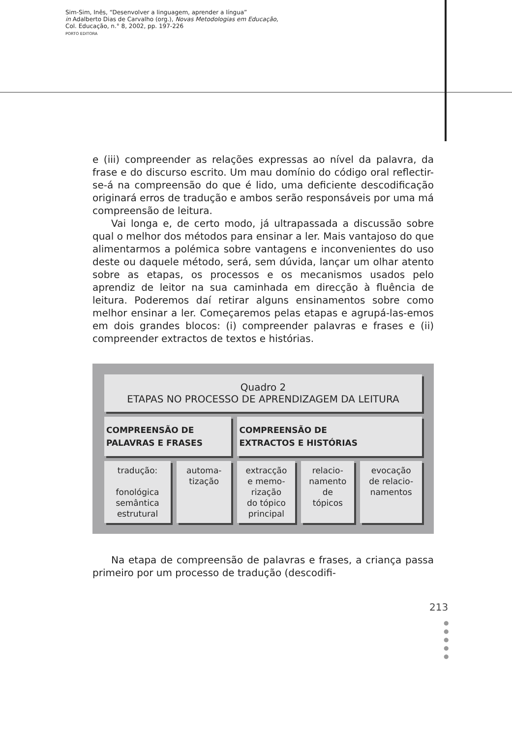Sim-Sim, Inês, “Desenvolver a linguagem, aprender a língua”
in Adalberto Dias de Carvalho (org.), Novas Metodologias em Educação,
Col. Educação, n.° 8, 2002, pp. 197-226
PORTO EDITORA
e (iii) compreender as relações expressas ao nível da palavra, da frase e do discurso escrito. Um mau domínio do código oral reflectir-se-á na compreensão do que é lido, uma deficiente descodificação originará erros de tradução e ambos serão responsáveis por uma má compreensão de leitura.
Vai longa e, de certo modo, já ultrapassada a discussão sobre qual o melhor dos métodos para ensinar a ler. Mais vantajoso do que alimentarmos a polémica sobre vantagens e inconvenientes do uso deste ou daquele método, será, sem dúvida, lançar um olhar atento sobre as etapas, os processos e os mecanismos usados pelo aprendiz de leitor na sua caminhada em direcção à fluência de leitura. Poderemos daí retirar alguns ensinamentos sobre como melhor ensinar a ler. Começaremos pelas etapas e agrupá-las-emos em dois grandes blocos: (i) compreender palavras e frases e (ii) compreender extractos de textos e histórias.
| Quadro 2 ETAPAS NO PROCESSO DE APRENDIZAGEM DA LEITURA | | | | |
| COMPREENSÃO DE PALAVRAS E FRASES | | COMPREENSÃO DE EXTRACTOS E HISTÓRIAS | | |
| tradução: fonológica semântica estrutural | automa- tização | extracção e memo- rização do tópico principal | relacio- namento de tópicos | evocação de relacio- namentos |
Na etapa de compreensão de palavras e frases, a criança passa primeiro por um processo de tradução (descodifi-
213
●
●
●
●
●